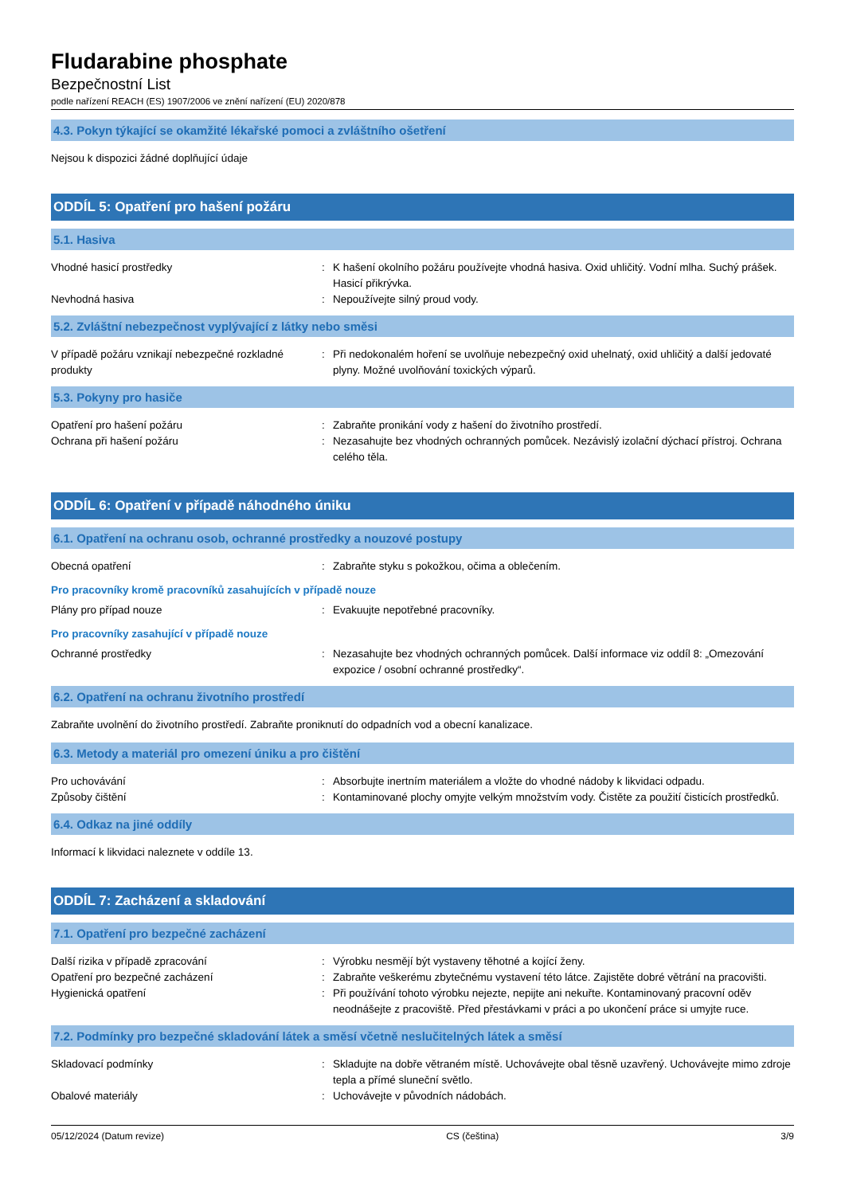Fludarabine phosphate
Bezpečnostní List
podle nařízení REACH (ES) 1907/2006 ve znění nařízení (EU) 2020/878
4.3. Pokyn týkající se okamžité lékařské pomoci a zvláštního ošetření
Nejsou k dispozici žádné doplňující údaje
ODDÍL 5: Opatření pro hašení požáru
5.1. Hasiva
Vhodné hasicí prostředky : K hašení okolního požáru používejte vhodná hasiva. Oxid uhličitý. Vodní mlha. Suchý prášek. Hasicí přikrývka.
Nevhodná hasiva : Nepoužívejte silný proud vody.
5.2. Zvláštní nebezpečnost vyplývající z látky nebo směsi
V případě požáru vznikají nebezpečné rozkladné produkty
: Při nedokonalém hoření se uvolňuje nebezpečný oxid uhelnatý, oxid uhličitý a další jedovaté plyny. Možné uvolňování toxických výparů.
5.3. Pokyny pro hasiče
Opatření pro hašení požáru : Zabraňte pronikání vody z hašení do životního prostředí.
Ochrana při hašení požáru : Nezasahujte bez vhodných ochranných pomůcek. Nezávislý izolační dýchací přístroj. Ochrana celého těla.
ODDÍL 6: Opatření v případě náhodného úniku
6.1. Opatření na ochranu osob, ochranné prostředky a nouzové postupy
Obecná opatření : Zabraňte styku s pokožkou, očima a oblečením.
Pro pracovníky kromě pracovníků zasahujících v případě nouze
Plány pro případ nouze : Evakuujte nepotřebné pracovníky.
Pro pracovníky zasahující v případě nouze
Ochranné prostředky : Nezasahujte bez vhodných ochranných pomůcek. Další informace viz oddíl 8: „Omezování expozice / osobní ochranné prostředky“.
6.2. Opatření na ochranu životního prostředí
Zabraňte uvolnění do životního prostředí. Zabraňte proniknutí do odpadních vod a obecní kanalizace.
6.3. Metody a materiál pro omezení úniku a pro čištění
Pro uchovávání : Absorbujte inertním materiálem a vložte do vhodné nádoby k likvidaci odpadu.
Způsoby čištění : Kontaminované plochy omyjte velkým množstvím vody. Čistěte za použití čisticích prostředků.
6.4. Odkaz na jiné oddíly
Informací k likvidaci naleznete v oddíle 13.
ODDÍL 7: Zacházení a skladování
7.1. Opatření pro bezpečné zacházení
Další rizika v případě zpracování : Výrobku nesmějí být vystaveny těhotné a kojící ženy.
Opatření pro bezpečné zacházení : Zabraňte veškerému zbytečnému vystavení této látce. Zajistěte dobré větrání na pracovišti.
Hygienická opatření : Při používání tohoto výrobku nejezte, nepijte ani nekuřte. Kontaminovaný pracovní oděv neodnášejte z pracoviště. Před přestávkami v práci a po ukončení práce si umyjte ruce.
7.2. Podmínky pro bezpečné skladování látek a směsí včetně neslučitelných látek a směsí
Skladovací podmínky : Skladujte na dobře větraném místě. Uchovávejte obal těsně uzavřený. Uchovávejte mimo zdroje tepla a přímé sluneční světlo.
Obalové materiály : Uchovávejte v původních nádobách.
05/12/2024 (Datum revize) CS (čeština) 3/9